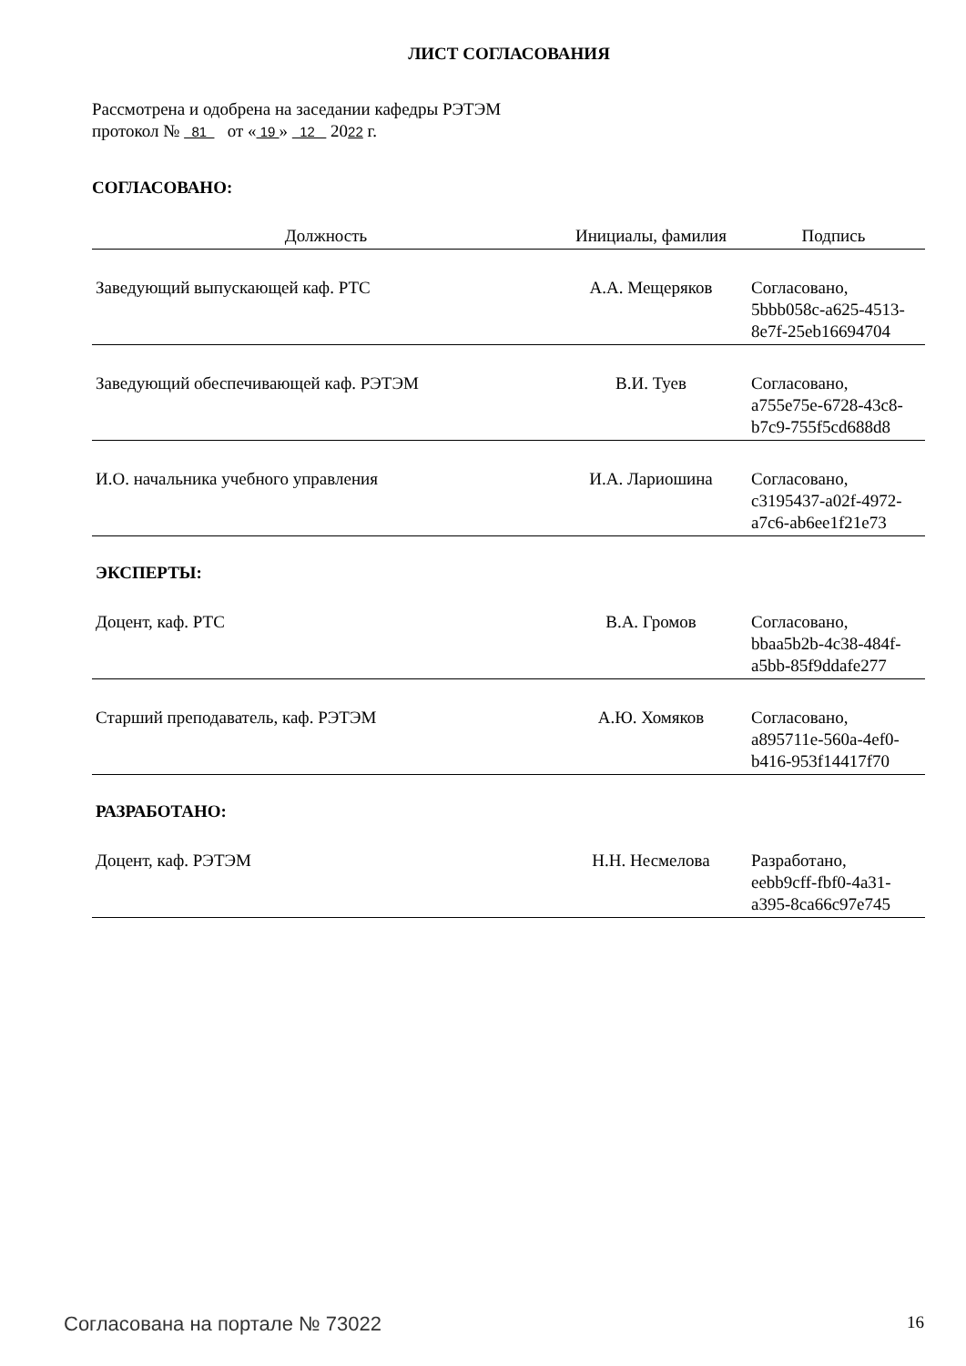ЛИСТ СОГЛАСОВАНИЯ
Рассмотрена и одобрена на заседании кафедры РЭТЭМ
протокол № 81 от « 19 » 12 2022 г.
СОГЛАСОВАНО:
| Должность | Инициалы, фамилия | Подпись |
| --- | --- | --- |
| Заведующий выпускающей каф. РТС | А.А. Мещеряков | Согласовано, 5bbb058c-a625-4513- 8e7f-25eb16694704 |
| Заведующий обеспечивающей каф. РЭТЭМ | В.И. Туев | Согласовано, a755e75e-6728-43c8- b7c9-755f5cd688d8 |
| И.О. начальника учебного управления | И.А. Лариошина | Согласовано, c3195437-a02f-4972- a7c6-ab6ee1f21e73 |
| ЭКСПЕРТЫ: | | |
| Доцент, каф. РТС | В.А. Громов | Согласовано, bbaa5b2b-4c38-484f- a5bb-85f9ddafe277 |
| Старший преподаватель, каф. РЭТЭМ | А.Ю. Хомяков | Согласовано, a895711e-560a-4ef0- b416-953f14417f70 |
| РАЗРАБОТАНО: | | |
| Доцент, каф. РЭТЭМ | Н.Н. Несмелова | Разработано, eebb9cff-fbf0-4a31- a395-8ca66c97e745 |
Согласована на портале № 73022 16